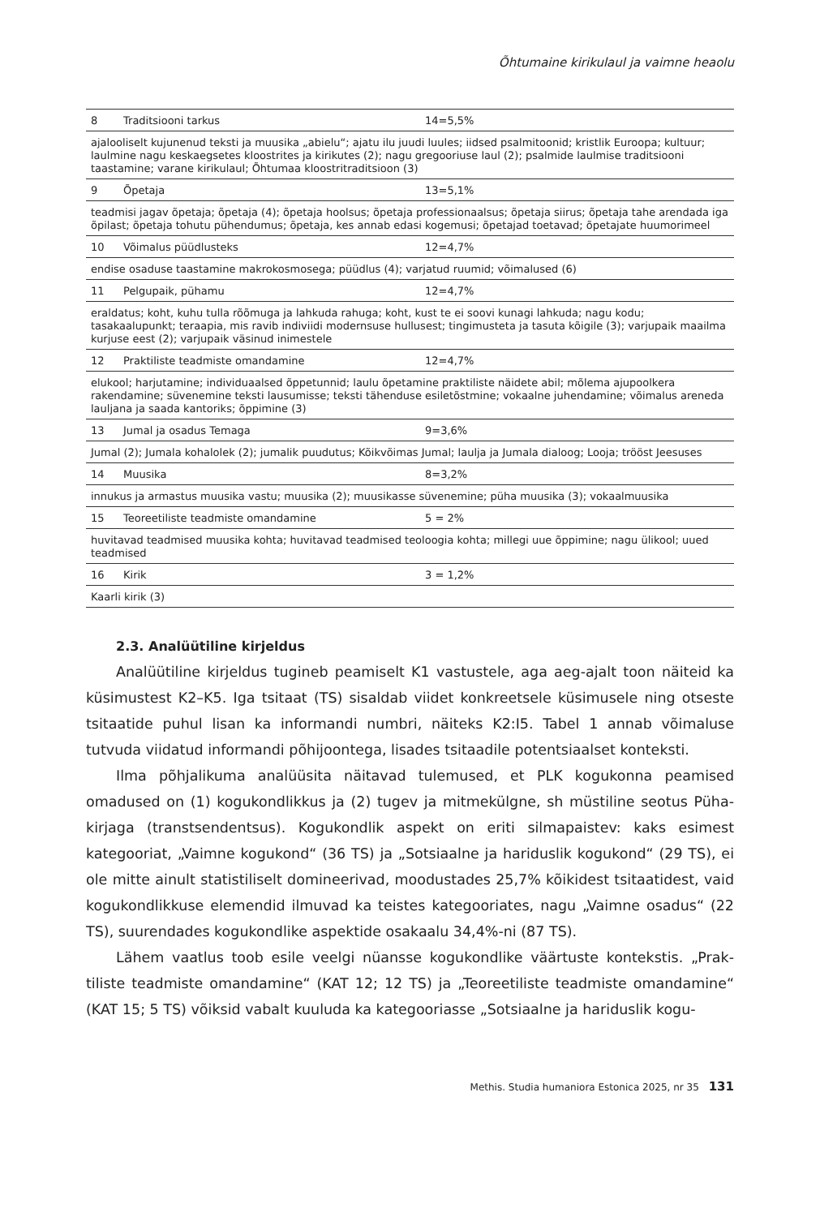Õhtumaine kirikulaul ja vaimne heaolu
| 8 | Traditsiooni tarkus | 14=5,5% |
| ajalooliselt kujunenud teksti ja muusika „abielu“; ajatu ilu juudi luules; iidsed psalmitoonid; kristlik Euroopa; kultuur; laulmine nagu keskaegsetes kloostrites ja kirikutes (2); nagu gregooriuse laul (2); psalmide laulmise traditsiooni taastamine; varane kirikulaul; Õhtumaa kloostritraditsioon (3) | | |
| 9 | Õpetaja | 13=5,1% |
| teadmisi jagav õpetaja; õpetaja (4); õpetaja hoolsus; õpetaja professionaalsus; õpetaja siirus; õpetaja tahe arendada iga õpilast; õpetaja tohutu pühendumus; õpetaja, kes annab edasi kogemusi; õpetajad toetavad; õpetajate huumorimeel | | |
| 10 | Võimalus püüdlusteks | 12=4,7% |
| endise osaduse taastamine makrokosmosega; püüdlus (4); varjatud ruumid; võimalused (6) | | |
| 11 | Pelgupaik, pühamu | 12=4,7% |
| eraldatus; koht, kuhu tulla rõõmuga ja lahkuda rahuga; koht, kust te ei soovi kunagi lahkuda; nagu kodu; tasakaalupunkt; teraapia, mis ravib indiviidi modernsuse hullusest; tingimusteta ja tasuta kõigile (3); varjupaik maailma kurjuse eest (2); varjupaik väsinud inimestele | | |
| 12 | Praktiliste teadmiste omandamine | 12=4,7% |
| elukool; harjutamine; individuaalsed õppetunnid; laulu õpetamine praktiliste näidete abil; mõlema ajupoolkera rakendamine; süvenemine teksti lausumisse; teksti tähenduse esiletõstmine; vokaalne juhendamine; võimalus areneda lauljana ja saada kantoriks; õppimine (3) | | |
| 13 | Jumal ja osadus Temaga | 9=3,6% |
| Jumal (2); Jumala kohalolek (2); jumalik puudutus; Kõikvõimas Jumal; laulja ja Jumala dialoog; Looja; trööst Jeesuses | | |
| 14 | Muusika | 8=3,2% |
| innukus ja armastus muusika vastu; muusika (2); muusikasse süvenemine; püha muusika (3); vokaalmuusika | | |
| 15 | Teoreetiliste teadmiste omandamine | 5 = 2% |
| huvitavad teadmised muusika kohta; huvitavad teadmised teoloogia kohta; millegi uue õppimine; nagu ülikool; uued teadmised | | |
| 16 | Kirik | 3 = 1,2% |
| Kaarli kirik (3) | | |
2.3. Analüütiline kirjeldus
Analüütiline kirjeldus tugineb peamiselt K1 vastustele, aga aeg-ajalt toon näiteid ka küsimustest K2–K5. Iga tsitaat (TS) sisaldab viidet konkreetsele küsimusele ning otseste tsitaatide puhul lisan ka informandi numbri, näiteks K2:I5. Tabel 1 annab või­maluse tutvuda viidatud informandi põhijoontega, lisades tsitaadile potentsiaalset konteksti.
Ilma põhjalikuma analüüsita näitavad tulemused, et PLK kogukonna peamised omadused on (1) kogukondlikkus ja (2) tugev ja mitmekülgne, sh müstiline seotus Püha­kirjaga (transtsendentsus). Kogukondlik aspekt on eriti silmapaistev: kaks esimest kategooriat, „Vaimne kogukond“ (36 TS) ja „Sotsiaalne ja hariduslik kogukond“ (29 TS), ei ole mitte ainult statistiliselt domineerivad, moodustades 25,7% kõikidest tsitaati­dest, vaid kogukondlikkuse elemendid ilmuvad ka teistes kategooriates, nagu „Vaimne osadus“ (22 TS), suurendades kogukondlike aspektide osakaalu 34,4%-ni (87 TS).
Lähem vaatlus toob esile veelgi nüansse kogukondlike väärtuste kontekstis. „Prak­tiliste teadmiste omandamine“ (KAT 12; 12 TS) ja „Teoreetiliste teadmiste omandamine“ (KAT 15; 5 TS) võiksid vabalt kuuluda ka kategooriasse „Sotsiaalne ja hariduslik kogu-
Methis. Studia humaniora Estonica 2025, nr 35 131